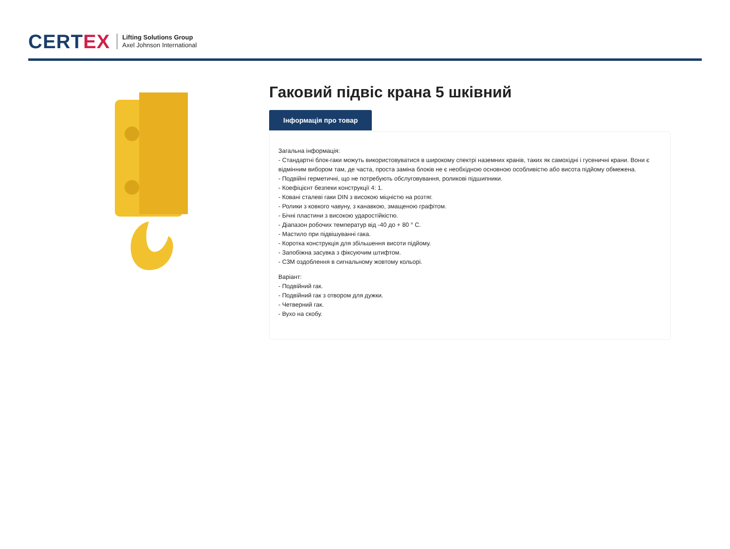CERTEX
Lifting Solutions Group
Axel Johnson International
Гаковий підвіс крана 5 шківний
Інформація про товар
Загальна інформація:
- Стандартні блок-гаки можуть використовуватися в широкому спектрі наземних кранів, таких як самохідні і гусеничні крани. Вони є відмінним вибором там, де часта, проста заміна блоків не є необхідною основною особливістю або висота підйому обмежена.
- Подвійні герметичні, що не потребують обслуговування, роликові підшипники.
- Коефіцієнт безпеки конструкції 4: 1.
- Ковані сталеві гаки DIN з високою міцністю на розтяг.
- Ролики з ковкого чавуну, з канавкою, змащеною графітом.
- Бічні пластини з високою ударостійкістю.
- Діапазон робочих температур від -40 до + 80 ° C.
- Мастило при підвішуванні гака.
- Коротка конструкція для збільшення висоти підйому.
- Запобіжна засувка з фіксуючим штифтом.
- C3M оздоблення в сигнальному жовтому кольорі.
Варіант:
- Подвійний гак.
- Подвійний гак з отвором для дужки.
- Четверний гак.
- Вухо на скобу.